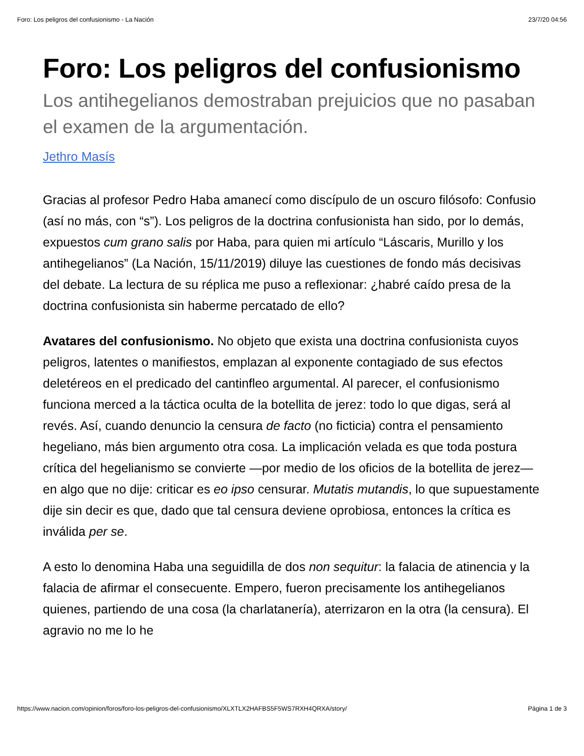Foro: Los peligros del confusionismo - La Nación 23/7/20 04:56
Foro: Los peligros del confusionismo
Los antihegelianos demostraban prejuicios que no pasaban el examen de la argumentación.
Jethro Masís
Gracias al profesor Pedro Haba amanecí como discípulo de un oscuro filósofo: Confusio (así no más, con “s”). Los peligros de la doctrina confusionista han sido, por lo demás, expuestos cum grano salis por Haba, para quien mi artículo “Láscaris, Murillo y los antihegelianos” (La Nación, 15/11/2019) diluye las cuestiones de fondo más decisivas del debate. La lectura de su réplica me puso a reflexionar: ¿habré caído presa de la doctrina confusionista sin haberme percatado de ello?
Avatares del confusionismo. No objeto que exista una doctrina confusionista cuyos peligros, latentes o manifiestos, emplazan al exponente contagiado de sus efectos deletéreos en el predicado del cantinfleo argumental. Al parecer, el confusionismo funciona merced a la táctica oculta de la botellita de jerez: todo lo que digas, será al revés. Así, cuando denuncio la censura de facto (no ficticia) contra el pensamiento hegeliano, más bien argumento otra cosa. La implicación velada es que toda postura crítica del hegelianismo se convierte —por medio de los oficios de la botellita de jerez— en algo que no dije: criticar es eo ipso censurar. Mutatis mutandis, lo que supuestamente dije sin decir es que, dado que tal censura deviene oprobiosa, entonces la crítica es inválida per se.
A esto lo denomina Haba una seguidilla de dos non sequitur: la falacia de atinencia y la falacia de afirmar el consecuente. Empero, fueron precisamente los antihegelianos quienes, partiendo de una cosa (la charlatanería), aterrizaron en la otra (la censura). El agravio no me lo he
https://www.nacion.com/opinion/foros/foro-los-peligros-del-confusionismo/XLXTLX2HAFBS5F5WS7RXH4QRXA/story/ Página 1 de 3